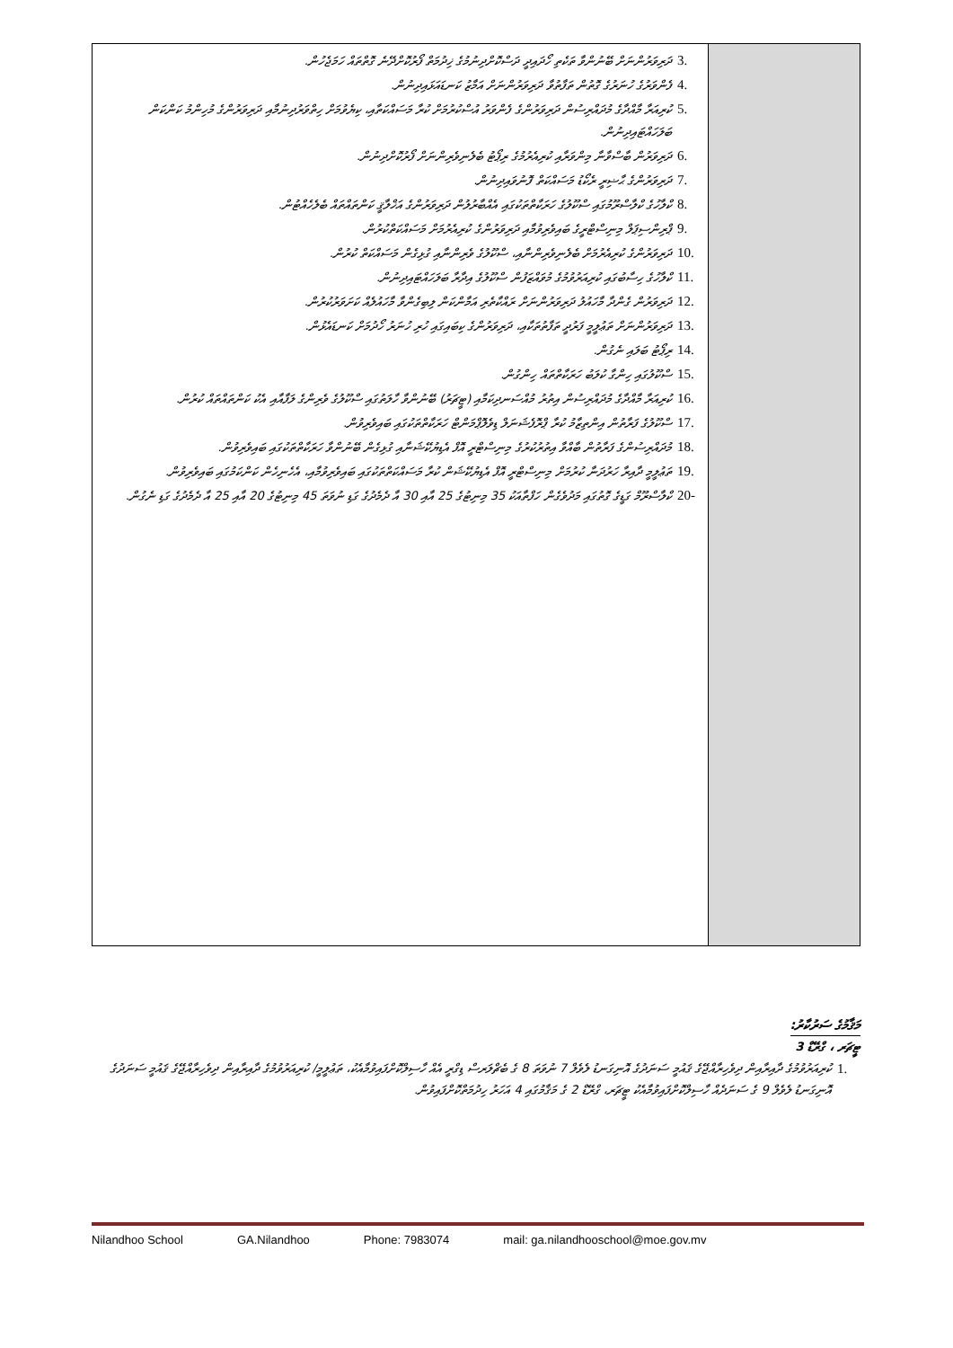| 3. ދަރިވަރުންނަށް ބޭނުންވާ ތަކެތި ހޯދައިދީ ދަސްކޮށްދިނުމުގެ ޚިދުމަތް ފޯރުކޮށްދޭނެ ގޮތްތައް ހަމަޖެހުން. 4. ފެންވަރުގެ ހުނަރުގެ ގޮތުން ތަފާތުވާ ދަރިވަރުންނަށް އަމާޒު ކަނޑައަޅައިދިނުން. 5. ކުރިއަރާ މާއްދާގެ މުދައްރިސުން ދަރިވަރުންގެ ފެންވަރު އުސްކުރުމަށް ކުރާ މަސައްކަތާއި، ކިޔެވުމަށް ހިތްވަރުދިނުމާއި ދަރިވަރުންގެ މުހިންމު ކަންކަން ބަލަހައްޓައިދިނުން. 6. ދަރިވަރުން ބާސްވާނާ މިންވަރާއި ކުރިއެރުމުގެ ރިޕޯޓު ބެލެނިވެރިންނަށް ފޯރުކޮށްދިނުން. 7. ދަރިވަރުންގެ ޙާޟިރީ ރެކޯޑު މަސައްކަތް ފޮނުވައިދިނުން. 8. ކްލާހުގެ ކްލާސްރޫމުގައި ސްކޫލުގެ ހަރަކާތްތަކުގައި އެއްބާރުލުން ދަރިވަރުންގެ އަޚްލާޤީ ކަންތައްތައް ބެލެހެއްޓުން. 9. ޕްރިންސިޕަލް މިނިސްޓްރީގެ ބައިވެރިވުމާއި ދަރިވަރުންގެ ކުރިއެރުމަށް މަސައްކަތްކުރުން. 10. ދަރިވަރުންގެ ކުރިއެރުމަށް ބެލެނިވެރިންނާއި، ސްކޫލުގެ ވެރިންނާއި ގުޅިގެން މަސައްކަތް ކުރުން. 11. ކްލާހުގެ ހިސާބުގައި ކުރިއަރުވުމުގެ މުވައްޒަފުން ސްކޫލުގެ އިދާރާ ބަލަހައްޓައިދިނުން. 12. ދަރިވަރުން ގެންދާ މާހައުލު ދަރިވަރުންނަށް ރައްކާތެރި އަމާންކަން ލިބިގެންވާ މާހައުލެއް ކަށަވަރުކުރުން. 13. ދަރިވަރުންނަށް ތަޢުލީމީ ފަރުދީ ތަފާތުތަކާއި، ދަރިވަރުންގެ ކިބައިގައި ހުރި ހުނަރު ހޯދުމަށް ކަނޑައެޅުން. 14. ރިޕޯޓު ބަލައި ނެގުން. 15. ސްކޫލުގައި ހިންގާ ކުލަބު ހަރަކާތްތައް ހިންގުން. 16. ކުރިއަރާ މާއްދާގެ މުދައްރިސުން އިތުރު މުއްސަނދިކަމާއި (ޓީޗަރު) ބޭނުންވާ ހާލަތުގައި ސްކޫލުގެ ވެރިންގެ ލަފާއާއި އެކު ކަންތައްތައް ކުރުން. 17. ސްކޫލުގެ ފަރާތުން އިންތިޒާމު ކުރާ ޕްރޮފެޝަނަލް ޑިވެލޮޕްމަންޓް ހަރަކާތްތަކުގައި ބައިވެރިވުން. 18. މުދައްރިސުންގެ ފަރާތުން ބާއްވާ އިތުރުކުރުގެ މިނިސްޓްރީ އޮފް އެޑިޔުކޭޝަނާއި ގުޅިގެން ބޭނުންވާ ހަރަކާތްތަކުގައި ބައިވެރިވުން. 19. ތަޢުލީމީ ދާއިރާ ހަރުދަނާ ކުރުމަށް މިނިސްޓްރީ އޮފް އެޑިޔުކޭޝަން ކުރާ މަސައްކަތްތަކުގައި ބައިވެރިވުމާއި، އެހެނިހެން ކަންކަމުގައި ބައިވެރިވުން. 20- ކްލާސްރޫމް ގަޑީގެ ގޮތުގައި މަދުވެގެން ހަފްތާއަކު 35 މިނިޓުގެ 25 އާއި 30 އާ ދެމެދުގެ ގަޑި ނުވަތަ 45 މިނިޓުގެ 20 އާއި 25 އާ ދެމެދުގެ ގަޑި ނެގުން. | |
މަޤާމުގެ ސަރުކާރު:
ޓީޗަރ ، ގްރޭޑް 3
1. ކުރިއަރުވުމުގެ ދާއިރާއިން ދިވެހިރާއްޖޭގެ ޤައުމީ ސަނަދުގެ އޮނިގަނޑު ލެވެލް 7 ނުވަތަ 8 ގެ ބެޗްލަރސް ޑިގްރީ އެއް ހާސިލްކޮށްފައިވުމާއެކު، ތަޢުލީމީ/ ކުރިއަރުވުމުގެ ދާއިރާއިން ދިވެހިރާއްޖޭގެ ޤައުމީ ސަނަދުގެ އޮނިގަނޑު ލެވެލް 9 ގެ ސަނަދެއް ހާސިލްކޮށްފައިވުމާއެކު ޓީޗަރ، ގްރޭޑް 2 ގެ މަޤާމުގައި 4 އަހަރު ހިދުމަތްކޮށްފައިވުން.
Nilandhoo School GA.Nilandhoo Phone: 7983074 mail: ga.nilandhooschool@moe.gov.mv